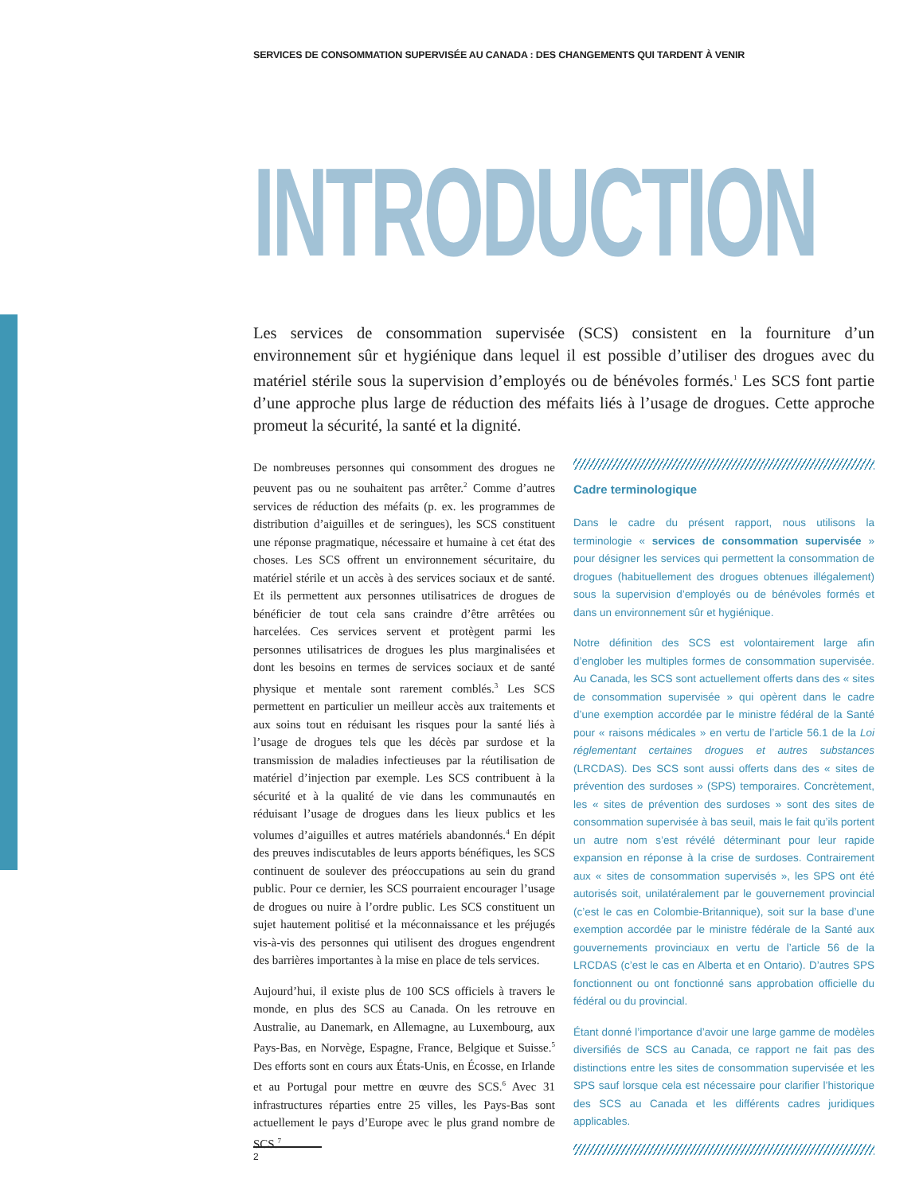SERVICES DE CONSOMMATION SUPERVISÉE AU CANADA : DES CHANGEMENTS QUI TARDENT À VENIR
INTRODUCTION
Les services de consommation supervisée (SCS) consistent en la fourniture d’un environnement sûr et hygiénique dans lequel il est possible d’utiliser des drogues avec du matériel stérile sous la supervision d’employés ou de bénévoles formés.<sup>1</sup> Les SCS font partie d’une approche plus large de réduction des méfaits liés à l’usage de drogues. Cette approche promeut la sécurité, la santé et la dignité.
De nombreuses personnes qui consomment des drogues ne peuvent pas ou ne souhaitent pas arrêter.<sup>2</sup> Comme d’autres services de réduction des méfaits (p. ex. les programmes de distribution d’aiguilles et de seringues), les SCS constituent une réponse pragmatique, nécessaire et humaine à cet état des choses. Les SCS offrent un environnement sécuritaire, du matériel stérile et un accès à des services sociaux et de santé. Et ils permettent aux personnes utilisatrices de drogues de bénéficier de tout cela sans craindre d’être arrêtées ou harcelées. Ces services servent et protègent parmi les personnes utilisatrices de drogues les plus marginalisées et dont les besoins en termes de services sociaux et de santé physique et mentale sont rarement comblés.<sup>3</sup> Les SCS permettent en particulier un meilleur accès aux traitements et aux soins tout en réduisant les risques pour la santé liés à l’usage de drogues tels que les décès par surdose et la transmission de maladies infectieuses par la réutilisation de matériel d’injection par exemple. Les SCS contribuent à la sécurité et à la qualité de vie dans les communautés en réduisant l’usage de drogues dans les lieux publics et les volumes d’aiguilles et autres matériels abandonnés.<sup>4</sup> En dépit des preuves indiscutables de leurs apports bénéfiques, les SCS continuent de soulever des préoccupations au sein du grand public. Pour ce dernier, les SCS pourraient encourager l’usage de drogues ou nuire à l’ordre public. Les SCS constituent un sujet hautement politisé et la méconnaissance et les préjugés vis-à-vis des personnes qui utilisent des drogues engendrent des barrières importantes à la mise en place de tels services.
Aujourd’hui, il existe plus de 100 SCS officiels à travers le monde, en plus des SCS au Canada. On les retrouve en Australie, au Danemark, en Allemagne, au Luxembourg, aux Pays-Bas, en Norvège, Espagne, France, Belgique et Suisse.<sup>5</sup> Des efforts sont en cours aux États-Unis, en Écosse, en Irlande et au Portugal pour mettre en œuvre des SCS.<sup>6</sup> Avec 31 infrastructures réparties entre 25 villes, les Pays-Bas sont actuellement le pays d’Europe avec le plus grand nombre de SCS.<sup>7</sup>
Cadre terminologique
Dans le cadre du présent rapport, nous utilisons la terminologie « services de consommation supervisée » pour désigner les services qui permettent la consommation de drogues (habituellement des drogues obtenues illégalement) sous la supervision d’employés ou de bénévoles formés et dans un environnement sûr et hygiénique.
Notre définition des SCS est volontairement large afin d’englober les multiples formes de consommation supervisée. Au Canada, les SCS sont actuellement offerts dans des « sites de consommation supervisée » qui opèrent dans le cadre d’une exemption accordée par le ministre fédéral de la Santé pour « raisons médicales » en vertu de l’article 56.1 de la Loi réglementant certaines drogues et autres substances (LRCDAS). Des SCS sont aussi offerts dans des « sites de prévention des surdoses » (SPS) temporaires. Concrètement, les « sites de prévention des surdoses » sont des sites de consommation supervisée à bas seuil, mais le fait qu’ils portent un autre nom s’est révélé déterminant pour leur rapide expansion en réponse à la crise de surdoses. Contrairement aux « sites de consommation supervisés », les SPS ont été autorisés soit, unilatéralement par le gouvernement provincial (c’est le cas en Colombie-Britannique), soit sur la base d’une exemption accordée par le ministre fédérale de la Santé aux gouvernements provinciaux en vertu de l’article 56 de la LRCDAS (c’est le cas en Alberta et en Ontario). D’autres SPS fonctionnent ou ont fonctionné sans approbation officielle du fédéral ou du provincial.
Étant donné l’importance d’avoir une large gamme de modèles diversifiés de SCS au Canada, ce rapport ne fait pas des distinctions entre les sites de consommation supervisée et les SPS sauf lorsque cela est nécessaire pour clarifier l’historique des SCS au Canada et les différents cadres juridiques applicables.
2